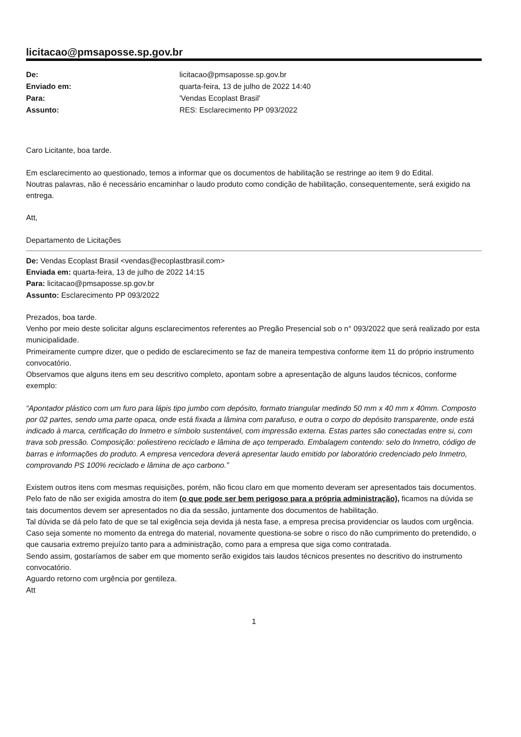licitacao@pmsaposse.sp.gov.br
De: licitacao@pmsaposse.sp.gov.br Enviado em: quarta-feira, 13 de julho de 2022 14:40 Para: 'Vendas Ecoplast Brasil' Assunto: RES: Esclarecimento PP 093/2022
Caro Licitante, boa tarde.
Em esclarecimento ao questionado, temos a informar que os documentos de habilitação se restringe ao item 9 do Edital.
Noutras palavras, não é necessário encaminhar o laudo produto como condição de habilitação, consequentemente, será exigido na entrega.
Att,
Departamento de Licitações
De: Vendas Ecoplast Brasil <vendas@ecoplastbrasil.com>
Enviada em: quarta-feira, 13 de julho de 2022 14:15
Para: licitacao@pmsaposse.sp.gov.br
Assunto: Esclarecimento PP 093/2022
Prezados, boa tarde.
Venho por meio deste solicitar alguns esclarecimentos referentes ao Pregão Presencial sob o n° 093/2022 que será realizado por esta municipalidade.
Primeiramente cumpre dizer, que o pedido de esclarecimento se faz de maneira tempestiva conforme item 11 do próprio instrumento convocatório.
Observamos que alguns itens em seu descritivo completo, apontam sobre a apresentação de alguns laudos técnicos, conforme exemplo:
“Apontador plástico com um furo para lápis tipo jumbo com depósito, formato triangular medindo 50 mm x 40 mm x 40mm. Composto por 02 partes, sendo uma parte opaca, onde está fixada a lâmina com parafuso, e outra o corpo do depósito transparente, onde está indicado à marca, certificação do Inmetro e símbolo sustentável, com impressão externa. Estas partes são conectadas entre si, com trava sob pressão. Composição: poliestireno reciclado e lâmina de aço temperado. Embalagem contendo: selo do Inmetro, código de barras e informações do produto. A empresa vencedora deverá apresentar laudo emitido por laboratório credenciado pelo Inmetro, comprovando PS 100% reciclado e lâmina de aço carbono.”
Existem outros itens com mesmas requisições, porém, não ficou claro em que momento deveram ser apresentados tais documentos.
Pelo fato de não ser exigida amostra do item (o que pode ser bem perigoso para a própria administração), ficamos na dúvida se tais documentos devem ser apresentados no dia da sessão, juntamente dos documentos de habilitação.
Tal dúvida se dá pelo fato de que se tal exigência seja devida já nesta fase, a empresa precisa providenciar os laudos com urgência.
Caso seja somente no momento da entrega do material, novamente questiona-se sobre o risco do não cumprimento do pretendido, o que causaria extremo prejuízo tanto para a administração, como para a empresa que siga como contratada.
Sendo assim, gostaríamos de saber em que momento serão exigidos tais laudos técnicos presentes no descritivo do instrumento convocatório.
Aguardo retorno com urgência por gentileza.
Att
1